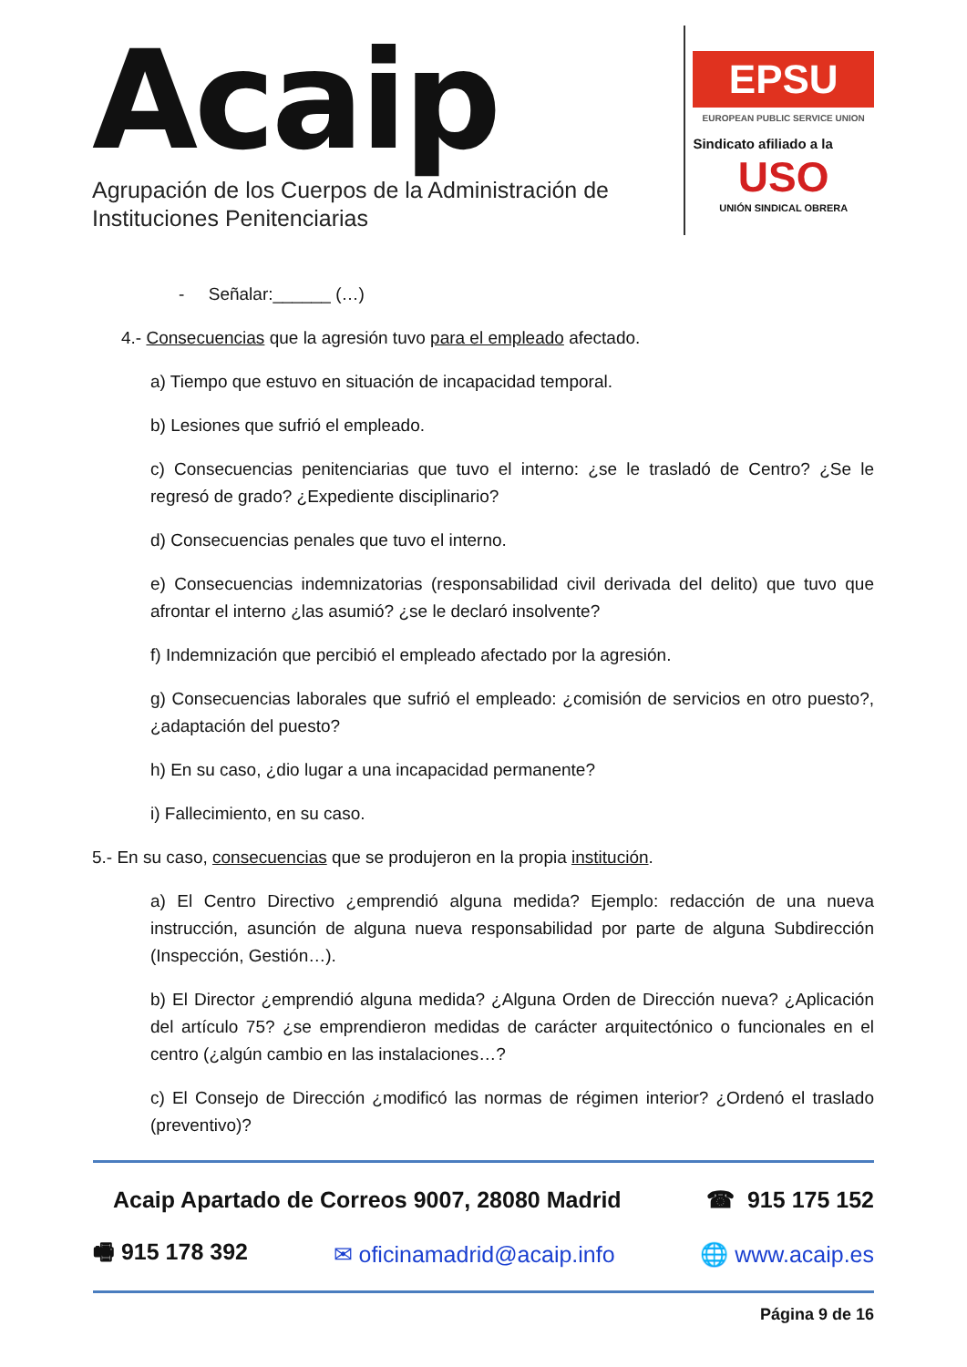Acaip
Agrupación de los Cuerpos de la Administración de
Instituciones Penitenciarias
EPSU
EUROPEAN PUBLIC SERVICE UNION
Sindicato afiliado a la
USO
UNIÓN SINDICAL OBRERA
- Señalar:______ (…)
4.- Consecuencias que la agresión tuvo para el empleado afectado.
a) Tiempo que estuvo en situación de incapacidad temporal.
b) Lesiones que sufrió el empleado.
c) Consecuencias penitenciarias que tuvo el interno: ¿se le trasladó de Centro? ¿Se le regresó de grado? ¿Expediente disciplinario?
d) Consecuencias penales que tuvo el interno.
e) Consecuencias indemnizatorias (responsabilidad civil derivada del delito) que tuvo que afrontar el interno ¿las asumió? ¿se le declaró insolvente?
f) Indemnización que percibió el empleado afectado por la agresión.
g) Consecuencias laborales que sufrió el empleado: ¿comisión de servicios en otro puesto?, ¿adaptación del puesto?
h) En su caso, ¿dio lugar a una incapacidad permanente?
i) Fallecimiento, en su caso.
5.- En su caso, consecuencias que se produjeron en la propia institución.
a) El Centro Directivo ¿emprendió alguna medida? Ejemplo: redacción de una nueva instrucción, asunción de alguna nueva responsabilidad por parte de alguna Subdirección (Inspección, Gestión…).
b) El Director ¿emprendió alguna medida? ¿Alguna Orden de Dirección nueva? ¿Aplicación del artículo 75? ¿se emprendieron medidas de carácter arquitectónico o funcionales en el centro (¿algún cambio en las instalaciones…?
c) El Consejo de Dirección ¿modificó las normas de régimen interior? ¿Ordenó el traslado (preventivo)?
Acaip Apartado de Correos 9007, 28080 Madrid ☎ 915 175 152
🖷 915 178 392 ✉ oficinamadrid@acaip.info 🌐 www.acaip.es
Página 9 de 16